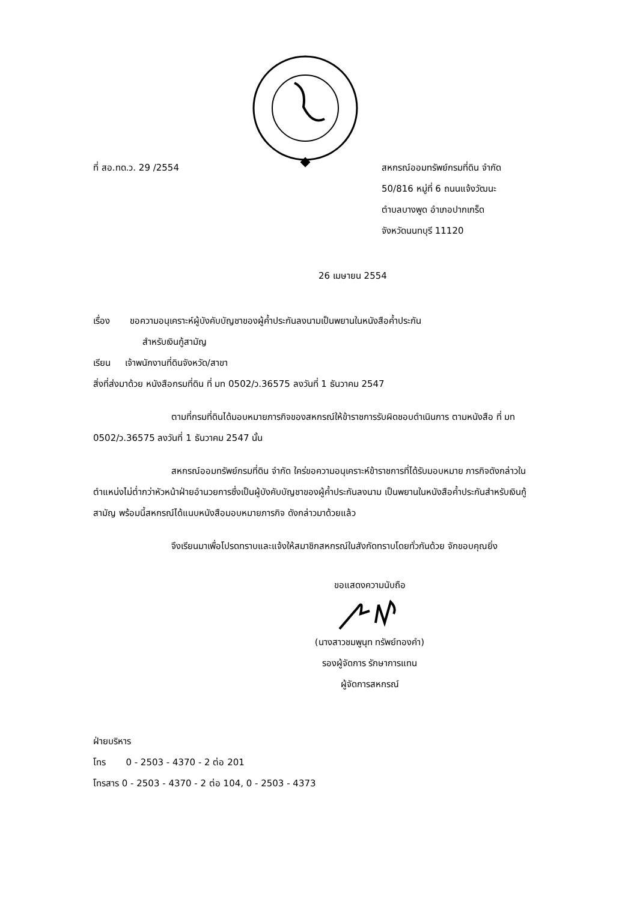ที่ สอ.ทด.ว. 29 /2554 สหกรณ์ออมทรัพย์กรมที่ดิน จำกัด
50/816 หมู่ที่ 6 ถนนแจ้งวัฒนะ
ตำบลบางพูด อำเภอปากเกร็ด
จังหวัดนนทบุรี 11120
26 เมษายน 2554
เรื่อง ขอความอนุเคราะห์ผู้บังคับบัญชาของผู้ค้ำประกันลงนามเป็นพยานในหนังสือค้ำประกัน
สำหรับเงินกู้สามัญ
เรียน เจ้าพนักงานที่ดินจังหวัด/สาขา
สิ่งที่ส่งมาด้วย หนังสือกรมที่ดิน ที่ มท 0502/ว.36575 ลงวันที่ 1 ธันวาคม 2547
ตามที่กรมที่ดินได้มอบหมายภารกิจของสหกรณ์ให้ข้าราชการรับผิดชอบดำเนินการ ตามหนังสือ ที่ มท 0502/ว.36575 ลงวันที่ 1 ธันวาคม 2547 นั้น
สหกรณ์ออมทรัพย์กรมที่ดิน จำกัด ใคร่ขอความอนุเคราะห์ข้าราชการที่ได้รับมอบหมาย ภารกิจดังกล่าวในตำแหน่งไม่ต่ำกว่าหัวหน้าฝ่ายอำนวยการซึ่งเป็นผู้บังคับบัญชาของผู้ค้ำประกันลงนาม เป็นพยานในหนังสือค้ำประกันสำหรับเงินกู้สามัญ พร้อมนี้สหกรณ์ได้แนบหนังสือมอบหมายภารกิจ ดังกล่าวมาด้วยแล้ว
จึงเรียนมาเพื่อโปรดทราบและแจ้งให้สมาชิกสหกรณ์ในสังกัดทราบโดยทั่วกันด้วย จักขอบคุณยิ่ง
ขอแสดงความนับถือ (นางสาวชมพูนุท ทรัพย์ทองคำ)
รองผู้จัดการ รักษาการแทน
ผู้จัดการสหกรณ์
ฝ่ายบริหาร
โทร 0 - 2503 - 4370 - 2 ต่อ 201
โทรสาร 0 - 2503 - 4370 - 2 ต่อ 104, 0 - 2503 - 4373